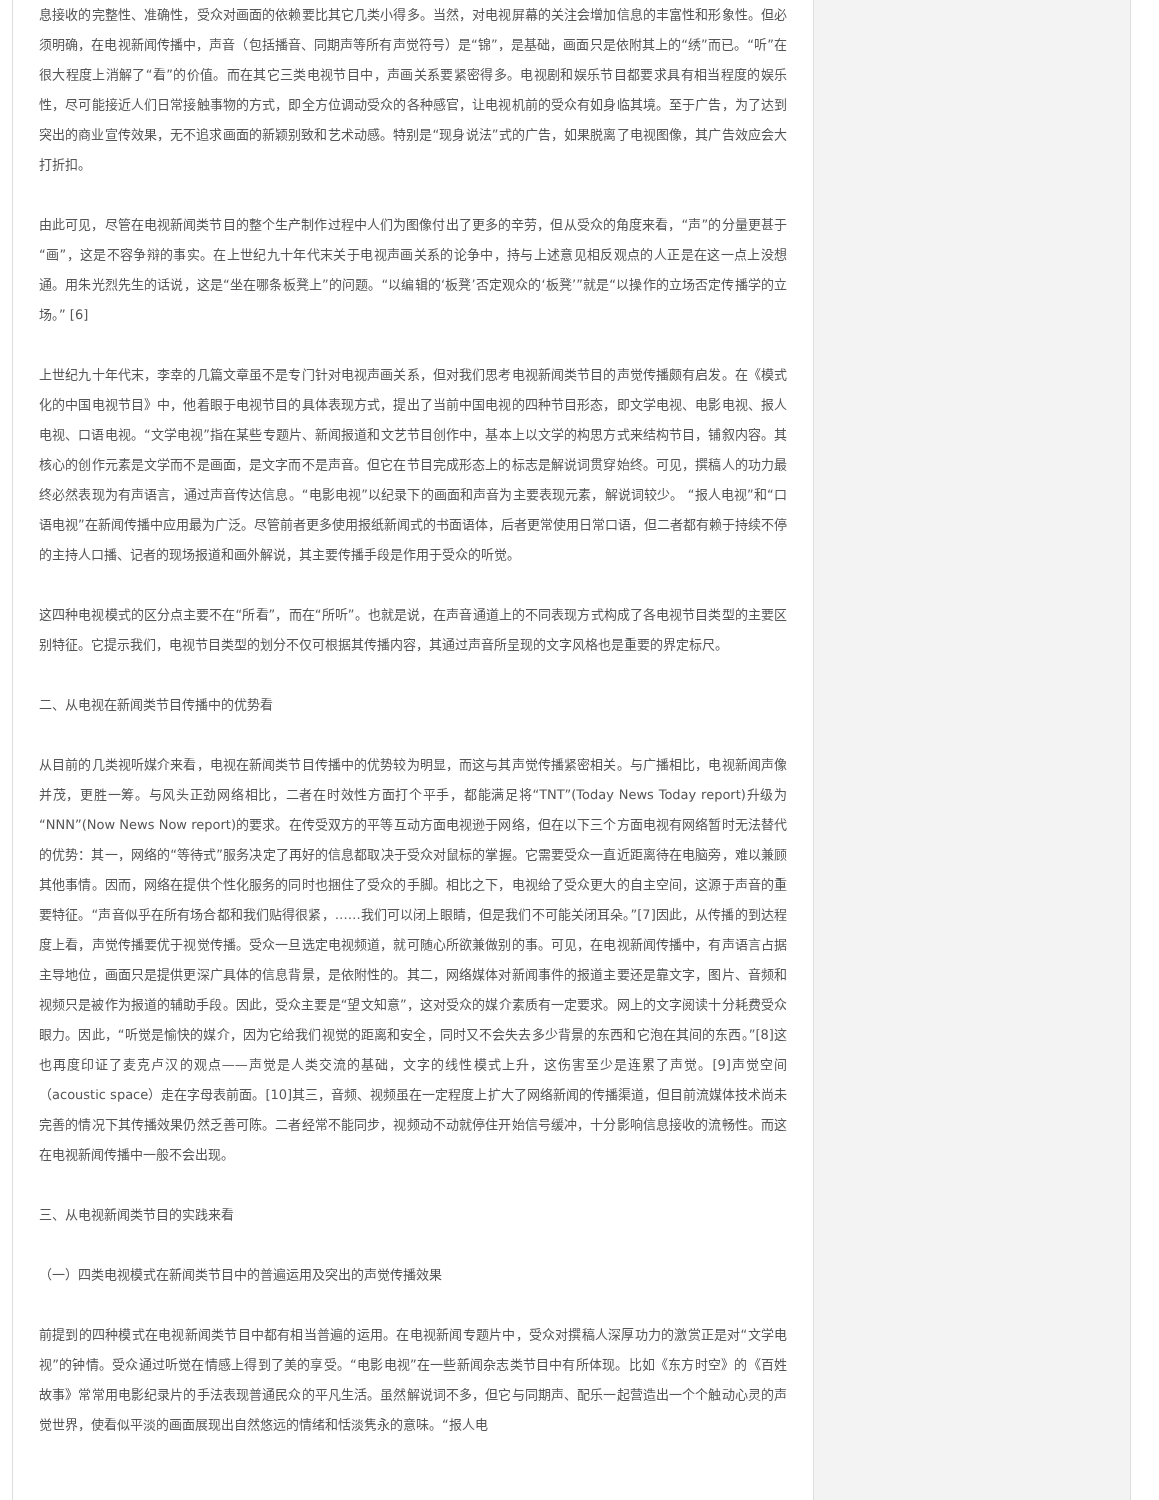息接收的完整性、准确性，受众对画面的依赖要比其它几类小得多。当然，对电视屏幕的关注会增加信息的丰富性和形象性。但必须明确，在电视新闻传播中，声音（包括播音、同期声等所有声觉符号）是“锦”，是基础，画面只是依附其上的“绣”而已。“听”在很大程度上消解了“看”的价值。而在其它三类电视节目中，声画关系要紧密得多。电视剧和娱乐节目都要求具有相当程度的娱乐性，尽可能接近人们日常接触事物的方式，即全方位调动受众的各种感官，让电视机前的受众有如身临其境。至于广告，为了达到突出的商业宣传效果，无不追求画面的新颖别致和艺术动感。特别是“现身说法”式的广告，如果脱离了电视图像，其广告效应会大打折扣。
由此可见，尽管在电视新闻类节目的整个生产制作过程中人们为图像付出了更多的辛劳，但从受众的角度来看，“声”的分量更甚于“画”，这是不容争辩的事实。在上世纪九十年代末关于电视声画关系的论争中，持与上述意见相反观点的人正是在这一点上没想通。用朱光烈先生的话说，这是“坐在哪条板凳上”的问题。“以编辑的‘板凳’否定观众的‘板凳’”就是“以操作的立场否定传播学的立场。” [6]
上世纪九十年代末，李幸的几篇文章虽不是专门针对电视声画关系，但对我们思考电视新闻类节目的声觉传播颇有启发。在《模式化的中国电视节目》中，他着眼于电视节目的具体表现方式，提出了当前中国电视的四种节目形态，即文学电视、电影电视、报人电视、口语电视。“文学电视”指在某些专题片、新闻报道和文艺节目创作中，基本上以文学的构思方式来结构节目，铺叙内容。其核心的创作元素是文学而不是画面，是文字而不是声音。但它在节目完成形态上的标志是解说词贯穿始终。可见，撰稿人的功力最终必然表现为有声语言，通过声音传达信息。“电影电视”以纪录下的画面和声音为主要表现元素，解说词较少。 “报人电视”和“口语电视”在新闻传播中应用最为广泛。尽管前者更多使用报纸新闻式的书面语体，后者更常使用日常口语，但二者都有赖于持续不停的主持人口播、记者的现场报道和画外解说，其主要传播手段是作用于受众的听觉。
这四种电视模式的区分点主要不在“所看”，而在“所听”。也就是说，在声音通道上的不同表现方式构成了各电视节目类型的主要区别特征。它提示我们，电视节目类型的划分不仅可根据其传播内容，其通过声音所呈现的文字风格也是重要的界定标尺。
二、从电视在新闻类节目传播中的优势看
从目前的几类视听媒介来看，电视在新闻类节目传播中的优势较为明显，而这与其声觉传播紧密相关。与广播相比，电视新闻声像并茂，更胜一筹。与风头正劲网络相比，二者在时效性方面打个平手，都能满足将“TNT”(Today News Today report)升级为“NNN”(Now News Now report)的要求。在传受双方的平等互动方面电视逊于网络，但在以下三个方面电视有网络暂时无法替代的优势：其一，网络的“等待式”服务决定了再好的信息都取决于受众对鼠标的掌握。它需要受众一直近距离待在电脑旁，难以兼顾其他事情。因而，网络在提供个性化服务的同时也捆住了受众的手脚。相比之下，电视给了受众更大的自主空间，这源于声音的重要特征。“声音似乎在所有场合都和我们贴得很紧，……我们可以闭上眼睛，但是我们不可能关闭耳朵。”[7]因此，从传播的到达程度上看，声觉传播要优于视觉传播。受众一旦选定电视频道，就可随心所欲兼做别的事。可见，在电视新闻传播中，有声语言占据主导地位，画面只是提供更深广具体的信息背景，是依附性的。其二，网络媒体对新闻事件的报道主要还是靠文字，图片、音频和视频只是被作为报道的辅助手段。因此，受众主要是“望文知意”，这对受众的媒介素质有一定要求。网上的文字阅读十分耗费受众眼力。因此，“听觉是愉快的媒介，因为它给我们视觉的距离和安全，同时又不会失去多少背景的东西和它泡在其间的东西。”[8]这也再度印证了麦克卢汉的观点——声觉是人类交流的基础，文字的线性模式上升，这伤害至少是连累了声觉。[9]声觉空间（acoustic space）走在字母表前面。[10]其三，音频、视频虽在一定程度上扩大了网络新闻的传播渠道，但目前流媒体技术尚未完善的情况下其传播效果仍然乏善可陈。二者经常不能同步，视频动不动就停住开始信号缓冲，十分影响信息接收的流畅性。而这在电视新闻传播中一般不会出现。
三、从电视新闻类节目的实践来看
（一）四类电视模式在新闻类节目中的普遍运用及突出的声觉传播效果
前提到的四种模式在电视新闻类节目中都有相当普遍的运用。在电视新闻专题片中，受众对撰稿人深厚功力的激赏正是对“文学电视”的钟情。受众通过听觉在情感上得到了美的享受。“电影电视”在一些新闻杂志类节目中有所体现。比如《东方时空》的《百姓故事》常常用电影纪录片的手法表现普通民众的平凡生活。虽然解说词不多，但它与同期声、配乐一起营造出一个个触动心灵的声觉世界，使看似平淡的画面展现出自然悠远的情绪和恬淡隽永的意味。“报人电